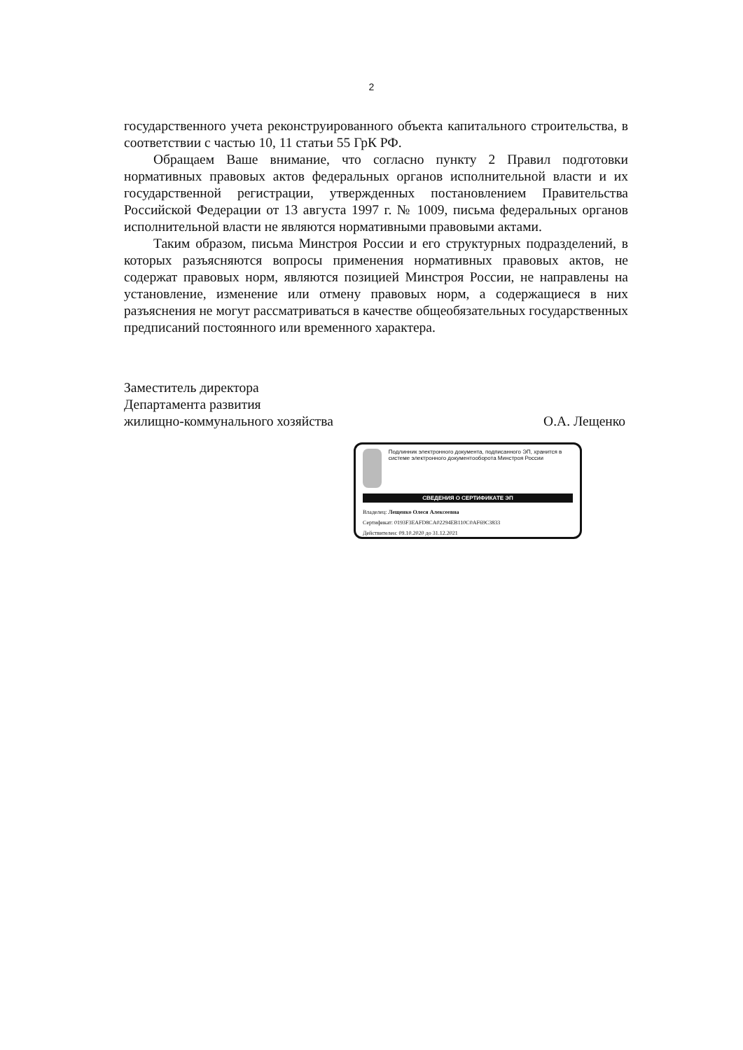2
государственного учета реконструированного объекта капитального строительства, в соответствии с частью 10, 11 статьи 55 ГрК РФ.
Обращаем Ваше внимание, что согласно пункту 2 Правил подготовки нормативных правовых актов федеральных органов исполнительной власти и их государственной регистрации, утвержденных постановлением Правительства Российской Федерации от 13 августа 1997 г. № 1009, письма федеральных органов исполнительной власти не являются нормативными правовыми актами.
Таким образом, письма Минстроя России и его структурных подразделений, в которых разъясняются вопросы применения нормативных правовых актов, не содержат правовых норм, являются позицией Минстроя России, не направлены на установление, изменение или отмену правовых норм, а содержащиеся в них разъяснения не могут рассматриваться в качестве общеобязательных государственных предписаний постоянного или временного характера.
Заместитель директора
Департамента развития
жилищно-коммунального хозяйства
О.А. Лещенко
Подлинник электронного документа, подписанного ЭП, хранится в системе электронного документооборота Минстроя России
СВЕДЕНИЯ О СЕРТИФИКАТЕ ЭП
Владелец: Лещенко Олеся Алексеевна
Сертификат: 0193F3EAFD8CA02294EB110C0AF69C3833
Действителен: 09.10.2020 до 31.12.2021